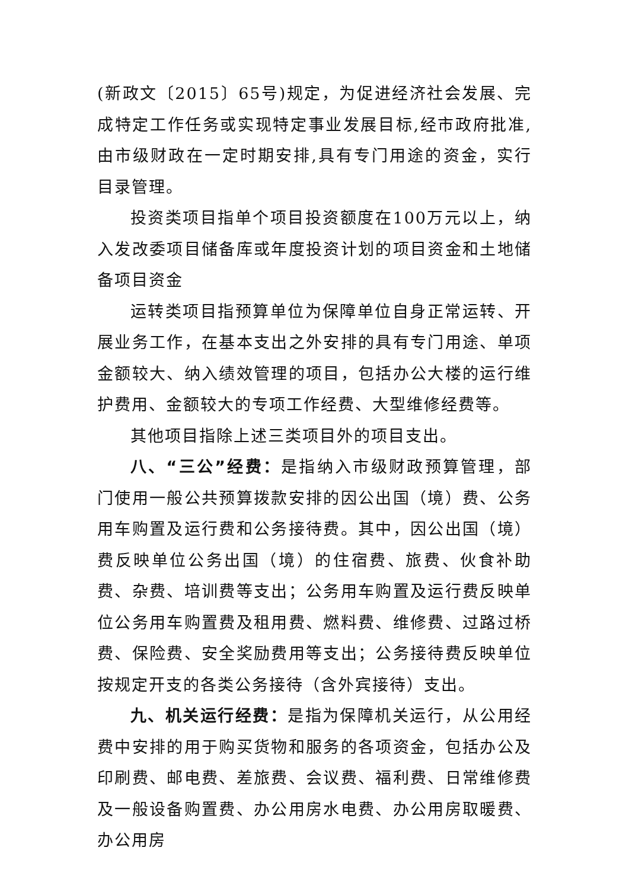(新政文〔2015〕65号)规定，为促进经济社会发展、完成特定工作任务或实现特定事业发展目标,经市政府批准,由市级财政在一定时期安排,具有专门用途的资金，实行目录管理。
投资类项目指单个项目投资额度在100万元以上，纳入发改委项目储备库或年度投资计划的项目资金和土地储备项目资金
运转类项目指预算单位为保障单位自身正常运转、开展业务工作，在基本支出之外安排的具有专门用途、单项金额较大、纳入绩效管理的项目，包括办公大楼的运行维护费用、金额较大的专项工作经费、大型维修经费等。
其他项目指除上述三类项目外的项目支出。
八、“三公”经费：是指纳入市级财政预算管理，部门使用一般公共预算拨款安排的因公出国（境）费、公务用车购置及运行费和公务接待费。其中，因公出国（境）费反映单位公务出国（境）的住宿费、旅费、伙食补助费、杂费、培训费等支出；公务用车购置及运行费反映单位公务用车购置费及租用费、燃料费、维修费、过路过桥费、保险费、安全奖励费用等支出；公务接待费反映单位按规定开支的各类公务接待（含外宾接待）支出。
九、机关运行经费：是指为保障机关运行，从公用经费中安排的用于购买货物和服务的各项资金，包括办公及印刷费、邮电费、差旅费、会议费、福利费、日常维修费及一般设备购置费、办公用房水电费、办公用房取暖费、办公用房